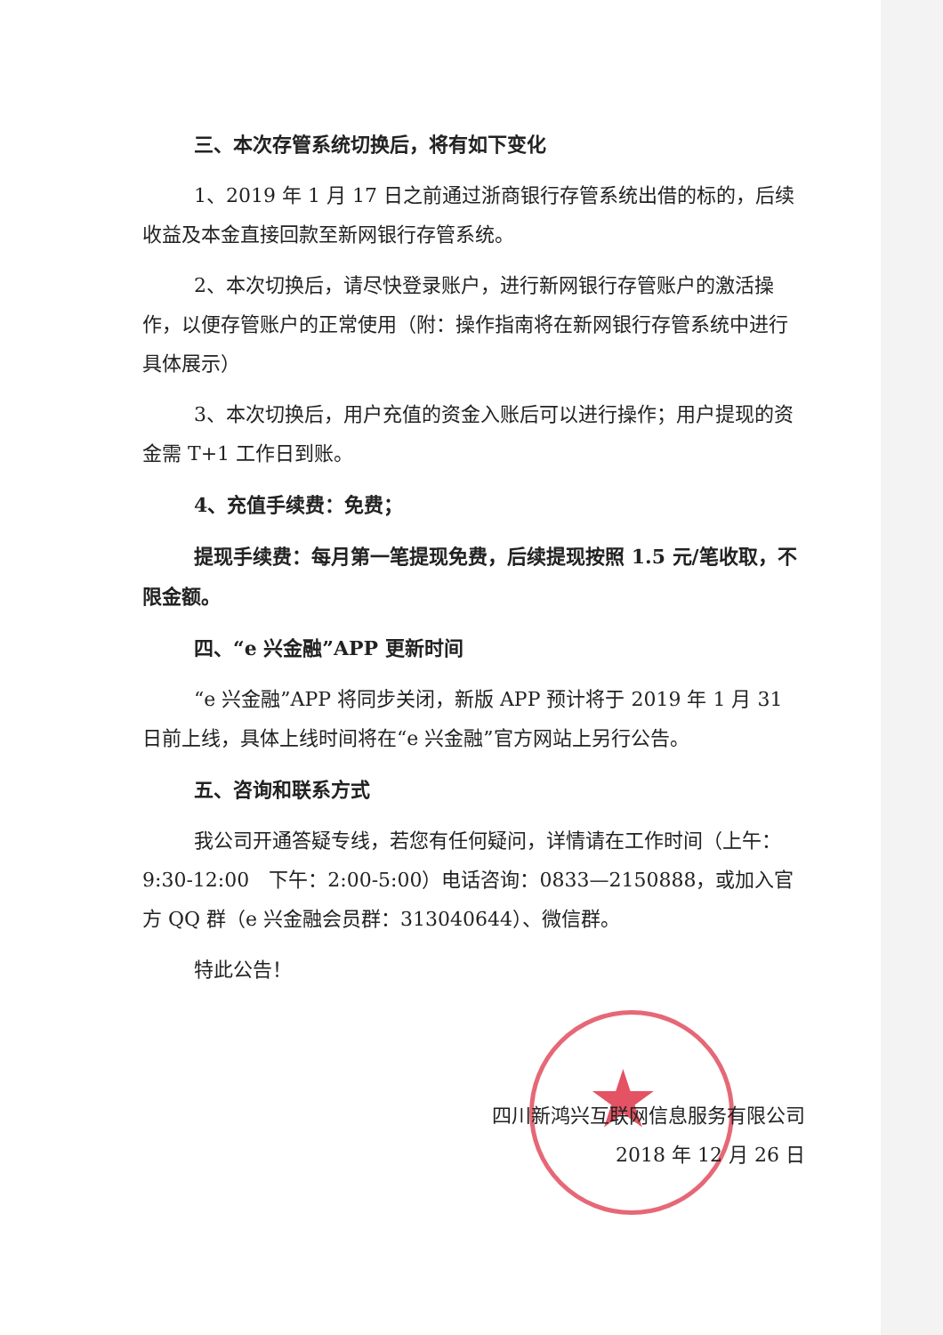★
三、本次存管系统切换后，将有如下变化
1、2019 年 1 月 17 日之前通过浙商银行存管系统出借的标的，后续收益及本金直接回款至新网银行存管系统。
2、本次切换后，请尽快登录账户，进行新网银行存管账户的激活操作，以便存管账户的正常使用（附：操作指南将在新网银行存管系统中进行具体展示）
3、本次切换后，用户充值的资金入账后可以进行操作；用户提现的资金需 T+1 工作日到账。
4、充值手续费：免费；
提现手续费：每月第一笔提现免费，后续提现按照 1.5 元/笔收取，不限金额。
四、“e 兴金融”APP 更新时间
“e 兴金融”APP 将同步关闭，新版 APP 预计将于 2019 年 1 月 31 日前上线，具体上线时间将在“e 兴金融”官方网站上另行公告。
五、咨询和联系方式
我公司开通答疑专线，若您有任何疑问，详情请在工作时间（上午：9:30-12:00　下午：2:00-5:00）电话咨询：0833—2150888，或加入官方 QQ 群（e 兴金融会员群：313040644）、微信群。
特此公告！
四川新鸿兴互联网信息服务有限公司
2018 年 12 月 26 日